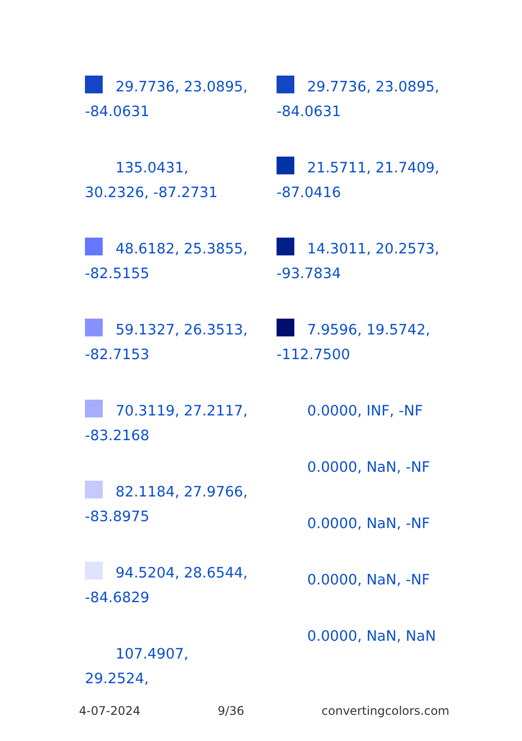29.7736, 23.0895, -84.0631
135.0431, 30.2326, -87.2731
48.6182, 25.3855, -82.5155
59.1327, 26.3513, -82.7153
70.3119, 27.2117, -83.2168
82.1184, 27.9766, -83.8975
94.5204, 28.6544, -84.6829
107.4907, 29.2524,
29.7736, 23.0895, -84.0631
21.5711, 21.7409, -87.0416
14.3011, 20.2573, -93.7834
7.9596, 19.5742, -112.7500
0.0000, INF, -NF
0.0000, NaN, -NF
0.0000, NaN, -NF
0.0000, NaN, -NF
0.0000, NaN, NaN
4-07-2024 9/36 convertingcolors.com